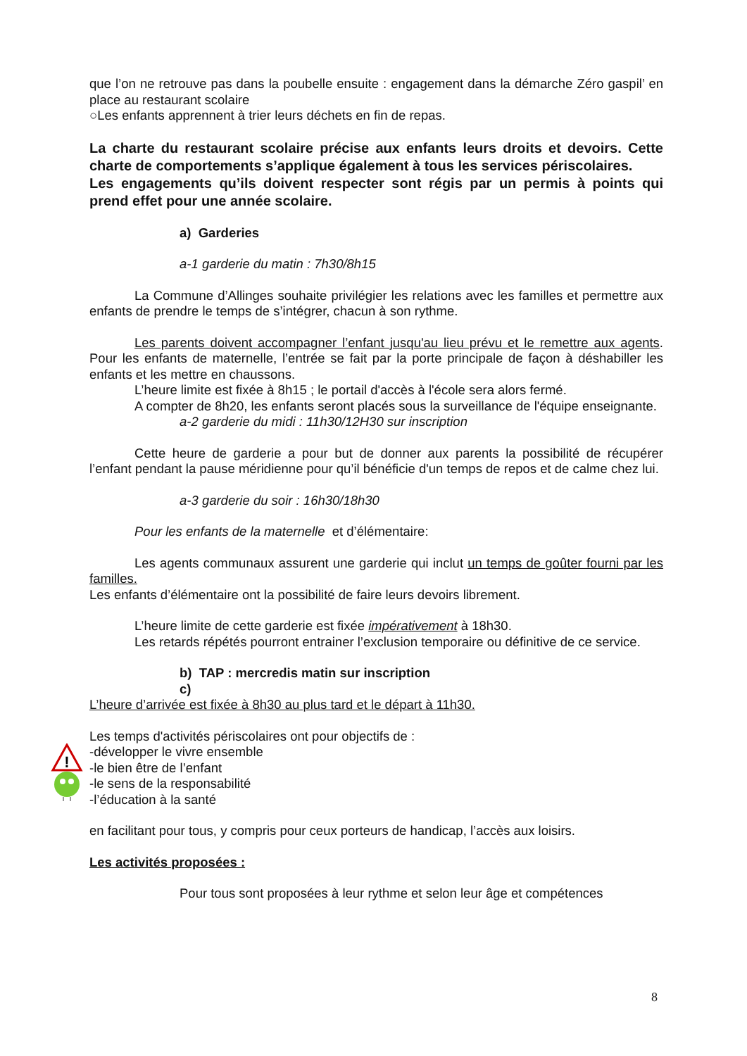que l’on ne retrouve pas dans la poubelle ensuite : engagement dans la démarche Zéro gaspil’ en place au restaurant scolaire
○Les enfants apprennent à trier leurs déchets en fin de repas.
La charte du restaurant scolaire précise aux enfants leurs droits et devoirs. Cette charte de comportements s’applique également à tous les services périscolaires.
Les engagements qu’ils doivent respecter sont régis par un permis à points qui prend effet pour une année scolaire.
a) Garderies
a-1 garderie du matin : 7h30/8h15
La Commune d’Allinges souhaite privilégier les relations avec les familles et permettre aux enfants de prendre le temps de s’intégrer, chacun à son rythme.
Les parents doivent accompagner l’enfant jusqu'au lieu prévu et le remettre aux agents. Pour les enfants de maternelle, l’entrée se fait par la porte principale de façon à déshabiller les enfants et les mettre en chaussons.
L’heure limite est fixée à 8h15 ; le portail d'accès à l'école sera alors fermé.
A compter de 8h20, les enfants seront placés sous la surveillance de l'équipe enseignante.
a-2 garderie du midi : 11h30/12H30 sur inscription
Cette heure de garderie a pour but de donner aux parents la possibilité de récupérer l’enfant pendant la pause méridienne pour qu’il bénéficie d'un temps de repos et de calme chez lui.
a-3 garderie du soir : 16h30/18h30
Pour les enfants de la maternelle et d’élémentaire:
Les agents communaux assurent une garderie qui inclut un temps de goûter fourni par les familles.
Les enfants d’élémentaire ont la possibilité de faire leurs devoirs librement.
L’heure limite de cette garderie est fixée impérativement à 18h30.
Les retards répétés pourront entrainer l’exclusion temporaire ou définitive de ce service.
b) TAP : mercredis matin sur inscription
c)
L’heure d’arrivée est fixée à 8h30 au plus tard et le départ à 11h30.
Les temps d'activités périscolaires ont pour objectifs de :
-développer le vivre ensemble
-le bien être de l’enfant
-le sens de la responsabilité
-l’éducation à la santé
en facilitant pour tous, y compris pour ceux porteurs de handicap, l’accès aux loisirs.
Les activités proposées :
Pour tous sont proposées à leur rythme et selon leur âge et compétences
!
8